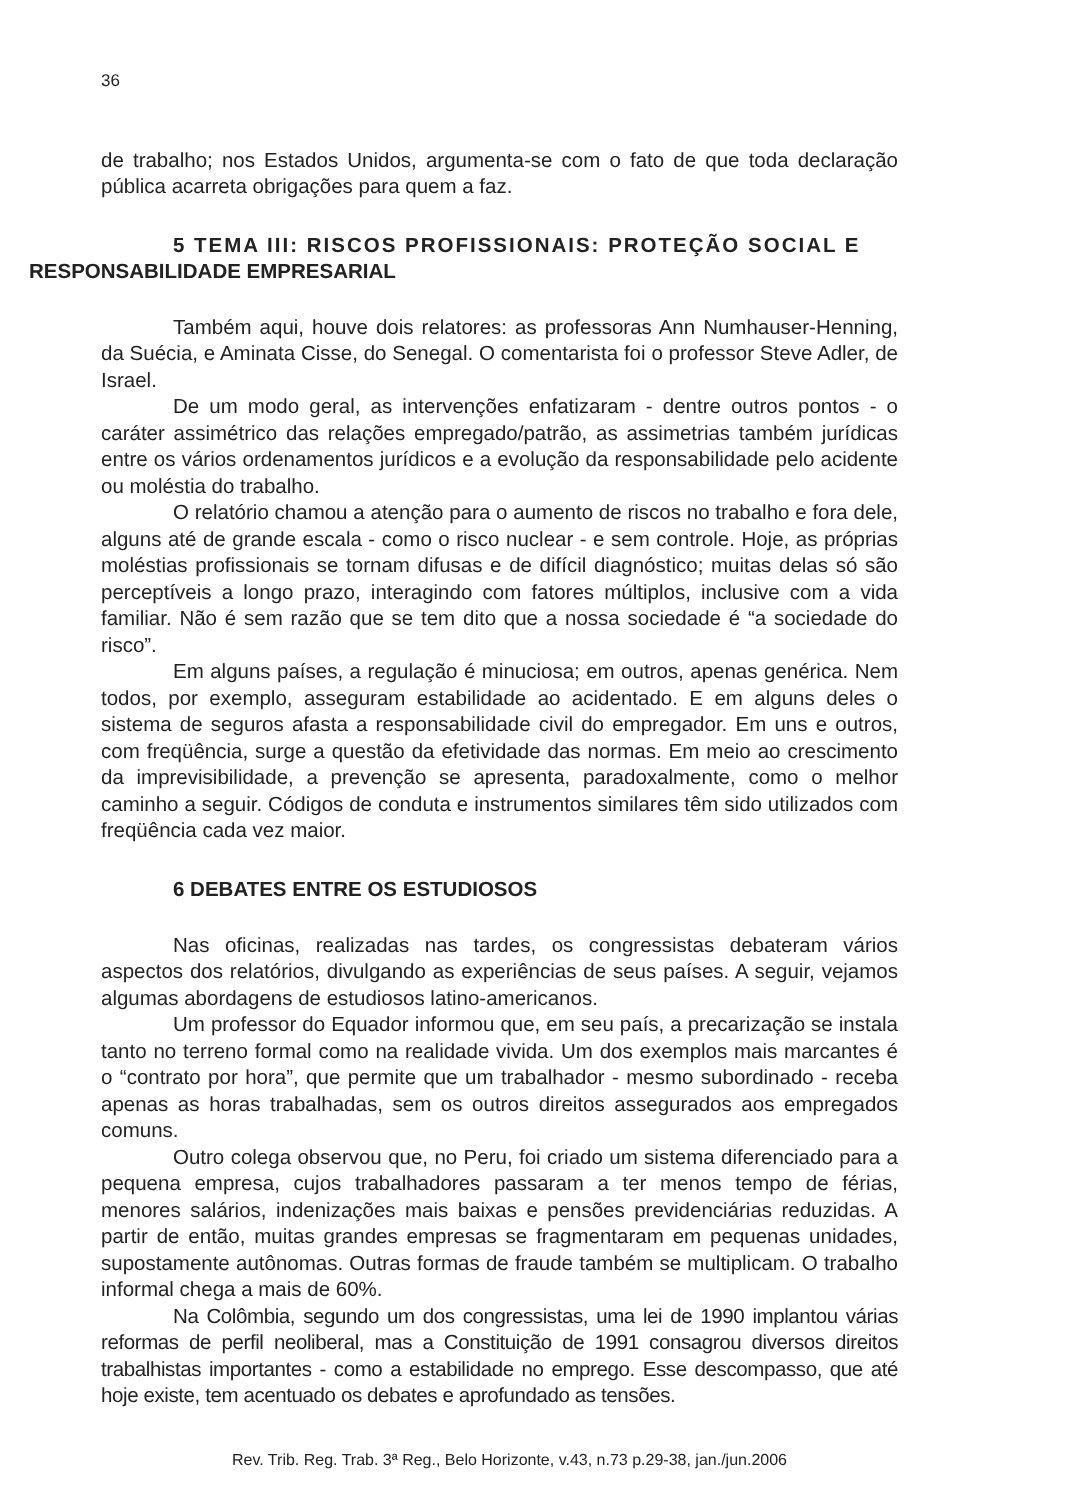36
de trabalho; nos Estados Unidos, argumenta-se com o fato de que toda declaração pública acarreta obrigações para quem a faz.
5 TEMA III: RISCOS PROFISSIONAIS: PROTEÇÃO SOCIAL E
RESPONSABILIDADE EMPRESARIAL
Também aqui, houve dois relatores: as professoras Ann Numhauser-Henning, da Suécia, e Aminata Cisse, do Senegal. O comentarista foi o professor Steve Adler, de Israel.
De um modo geral, as intervenções enfatizaram - dentre outros pontos - o caráter assimétrico das relações empregado/patrão, as assimetrias também jurídicas entre os vários ordenamentos jurídicos e a evolução da responsabilidade pelo acidente ou moléstia do trabalho.
O relatório chamou a atenção para o aumento de riscos no trabalho e fora dele, alguns até de grande escala - como o risco nuclear - e sem controle. Hoje, as próprias moléstias profissionais se tornam difusas e de difícil diagnóstico; muitas delas só são perceptíveis a longo prazo, interagindo com fatores múltiplos, inclusive com a vida familiar. Não é sem razão que se tem dito que a nossa sociedade é “a sociedade do risco”.
Em alguns países, a regulação é minuciosa; em outros, apenas genérica. Nem todos, por exemplo, asseguram estabilidade ao acidentado. E em alguns deles o sistema de seguros afasta a responsabilidade civil do empregador. Em uns e outros, com freqüência, surge a questão da efetividade das normas. Em meio ao crescimento da imprevisibilidade, a prevenção se apresenta, paradoxalmente, como o melhor caminho a seguir. Códigos de conduta e instrumentos similares têm sido utilizados com freqüência cada vez maior.
6 DEBATES ENTRE OS ESTUDIOSOS
Nas oficinas, realizadas nas tardes, os congressistas debateram vários aspectos dos relatórios, divulgando as experiências de seus países. A seguir, vejamos algumas abordagens de estudiosos latino-americanos.
Um professor do Equador informou que, em seu país, a precarização se instala tanto no terreno formal como na realidade vivida. Um dos exemplos mais marcantes é o “contrato por hora”, que permite que um trabalhador - mesmo subordinado - receba apenas as horas trabalhadas, sem os outros direitos assegurados aos empregados comuns.
Outro colega observou que, no Peru, foi criado um sistema diferenciado para a pequena empresa, cujos trabalhadores passaram a ter menos tempo de férias, menores salários, indenizações mais baixas e pensões previdenciárias reduzidas. A partir de então, muitas grandes empresas se fragmentaram em pequenas unidades, supostamente autônomas. Outras formas de fraude também se multiplicam. O trabalho informal chega a mais de 60%.
Na Colômbia, segundo um dos congressistas, uma lei de 1990 implantou várias reformas de perfil neoliberal, mas a Constituição de 1991 consagrou diversos direitos trabalhistas importantes - como a estabilidade no emprego. Esse descompasso, que até hoje existe, tem acentuado os debates e aprofundado as tensões.
Rev. Trib. Reg. Trab. 3ª Reg., Belo Horizonte, v.43, n.73 p.29-38, jan./jun.2006